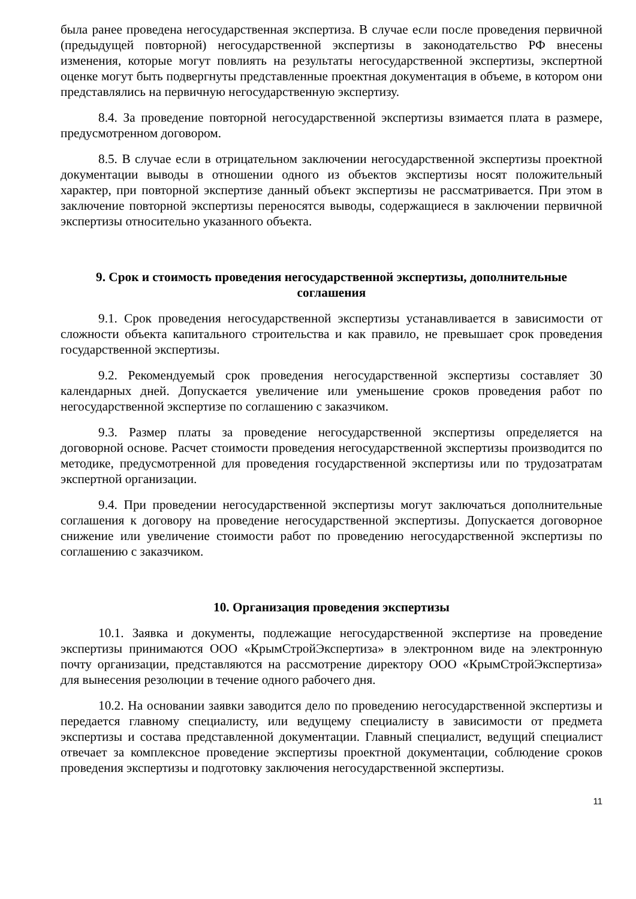была ранее проведена негосударственная экспертиза. В случае если после проведения первичной (предыдущей повторной) негосударственной экспертизы в законодательство РФ внесены изменения, которые могут повлиять на результаты негосударственной экспертизы, экспертной оценке могут быть подвергнуты представленные проектная документация в объеме, в котором они представлялись на первичную негосударственную экспертизу.
8.4. За проведение повторной негосударственной экспертизы взимается плата в размере, предусмотренном договором.
8.5. В случае если в отрицательном заключении негосударственной экспертизы проектной документации выводы в отношении одного из объектов экспертизы носят положительный характер, при повторной экспертизе данный объект экспертизы не рассматривается. При этом в заключение повторной экспертизы переносятся выводы, содержащиеся в заключении первичной экспертизы относительно указанного объекта.
9. Срок и стоимость проведения негосударственной экспертизы, дополнительные соглашения
9.1. Срок проведения негосударственной экспертизы устанавливается в зависимости от сложности объекта капитального строительства и как правило, не превышает срок проведения государственной экспертизы.
9.2. Рекомендуемый срок проведения негосударственной экспертизы составляет 30 календарных дней. Допускается увеличение или уменьшение сроков проведения работ по негосударственной экспертизе по соглашению с заказчиком.
9.3. Размер платы за проведение негосударственной экспертизы определяется на договорной основе. Расчет стоимости проведения негосударственной экспертизы производится по методике, предусмотренной для проведения государственной экспертизы или по трудозатратам экспертной организации.
9.4. При проведении негосударственной экспертизы могут заключаться дополнительные соглашения к договору на проведение негосударственной экспертизы. Допускается договорное снижение или увеличение стоимости работ по проведению негосударственной экспертизы по соглашению с заказчиком.
10. Организация проведения экспертизы
10.1. Заявка и документы, подлежащие негосударственной экспертизе на проведение экспертизы принимаются ООО «КрымСтройЭкспертиза» в электронном виде на электронную почту организации, представляются на рассмотрение директору ООО «КрымСтройЭкспертиза» для вынесения резолюции в течение одного рабочего дня.
10.2. На основании заявки заводится дело по проведению негосударственной экспертизы и передается главному специалисту, или ведущему специалисту в зависимости от предмета экспертизы и состава представленной документации. Главный специалист, ведущий специалист отвечает за комплексное проведение экспертизы проектной документации, соблюдение сроков проведения экспертизы и подготовку заключения негосударственной экспертизы.
11